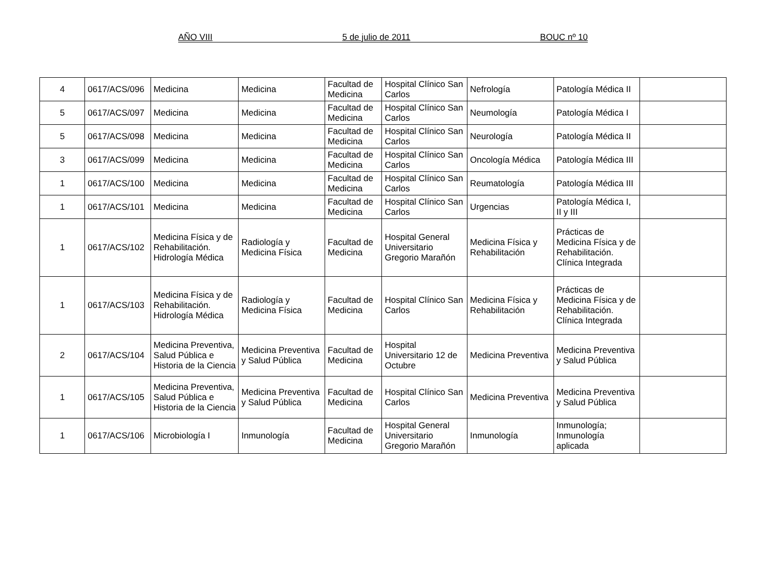AÑO VIII 5 de julio de 2011 BOUC nº 10
| 4 | 0617/ACS/096 | Medicina | Medicina | Facultad de Medicina | Hospital Clínico San Carlos | Nefrología | Patología Médica II | |
| 5 | 0617/ACS/097 | Medicina | Medicina | Facultad de Medicina | Hospital Clínico San Carlos | Neumología | Patología Médica I | |
| 5 | 0617/ACS/098 | Medicina | Medicina | Facultad de Medicina | Hospital Clínico San Carlos | Neurología | Patología Médica II | |
| 3 | 0617/ACS/099 | Medicina | Medicina | Facultad de Medicina | Hospital Clínico San Carlos | Oncología Médica | Patología Médica III | |
| 1 | 0617/ACS/100 | Medicina | Medicina | Facultad de Medicina | Hospital Clínico San Carlos | Reumatología | Patología Médica III | |
| 1 | 0617/ACS/101 | Medicina | Medicina | Facultad de Medicina | Hospital Clínico San Carlos | Urgencias | Patología Médica I, II y III | |
| 1 | 0617/ACS/102 | Medicina Física y de Rehabilitación. Hidrología Médica | Radiología y Medicina Física | Facultad de Medicina | Hospital General Universitario Gregorio Marañón | Medicina Física y Rehabilitación | Prácticas de Medicina Física y de Rehabilitación. Clínica Integrada | |
| 1 | 0617/ACS/103 | Medicina Física y de Rehabilitación. Hidrología Médica | Radiología y Medicina Física | Facultad de Medicina | Hospital Clínico San Carlos | Medicina Física y Rehabilitación | Prácticas de Medicina Física y de Rehabilitación. Clínica Integrada | |
| 2 | 0617/ACS/104 | Medicina Preventiva, Salud Pública e Historia de la Ciencia | Medicina Preventiva y Salud Pública | Facultad de Medicina | Hospital Universitario 12 de Octubre | Medicina Preventiva | Medicina Preventiva y Salud Pública | |
| 1 | 0617/ACS/105 | Medicina Preventiva, Salud Pública e Historia de la Ciencia | Medicina Preventiva y Salud Pública | Facultad de Medicina | Hospital Clínico San Carlos | Medicina Preventiva | Medicina Preventiva y Salud Pública | |
| 1 | 0617/ACS/106 | Microbiología I | Inmunología | Facultad de Medicina | Hospital General Universitario Gregorio Marañón | Inmunología | Inmunología; Inmunología aplicada | |